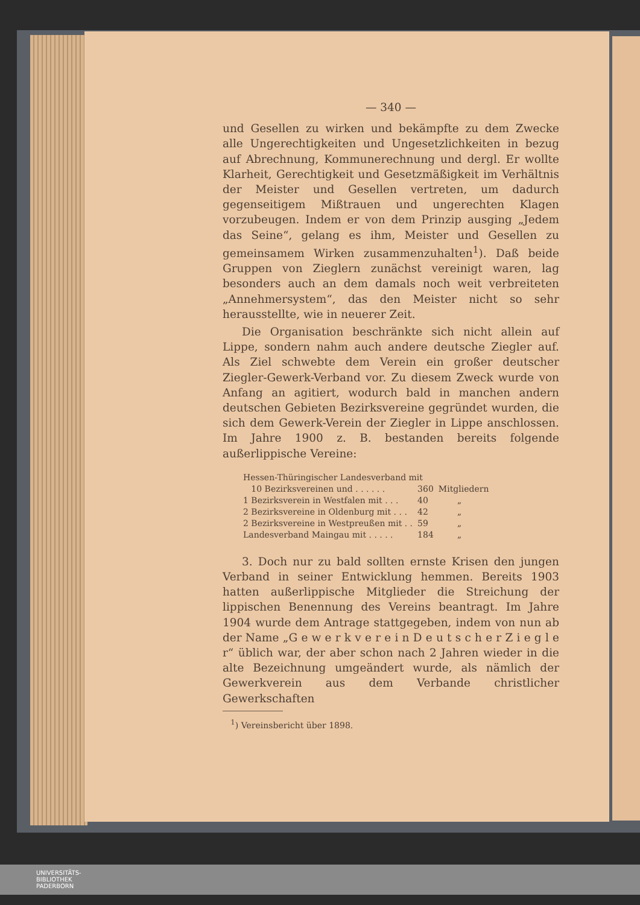— 340 —
und Gesellen zu wirken und bekämpfte zu dem Zwecke alle Ungerechtigkeiten und Ungesetzlichkeiten in bezug auf Abrechnung, Kommunerechnung und dergl. Er wollte Klarheit, Gerechtigkeit und Gesetzmäßigkeit im Verhältnis der Meister und Gesellen vertreten, um dadurch gegenseitigem Mißtrauen und ungerechten Klagen vorzubeugen. Indem er von dem Prinzip ausging „Jedem das Seine“, gelang es ihm, Meister und Gesellen zu gemeinsamem Wirken zusammenzuhalten<sup>1</sup>). Daß beide Gruppen von Zieglern zunächst vereinigt waren, lag besonders auch an dem damals noch weit verbreiteten „Annehmersystem“, das den Meister nicht so sehr herausstellte, wie in neuerer Zeit.
Die Organisation beschränkte sich nicht allein auf Lippe, sondern nahm auch andere deutsche Ziegler auf. Als Ziel schwebte dem Verein ein großer deutscher Ziegler-Gewerk-Verband vor. Zu diesem Zweck wurde von Anfang an agitiert, wodurch bald in manchen andern deutschen Gebieten Bezirksvereine gegründet wurden, die sich dem Gewerk-Verein der Ziegler in Lippe anschlossen. Im Jahre 1900 z. B. bestanden bereits folgende außerlippische Vereine:
| Hessen-Thüringischer Landesverband mit | | |
| 10 Bezirksvereinen und . . . . . . | 360 | Mitgliedern |
| 1 Bezirksverein in Westfalen mit . . . | 40 | „ |
| 2 Bezirksvereine in Oldenburg mit . . . | 42 | „ |
| 2 Bezirksvereine in Westpreußen mit . . | 59 | „ |
| Landesverband Maingau mit . . . . . | 184 | „ |
3. Doch nur zu bald sollten ernste Krisen den jungen Verband in seiner Entwicklung hemmen. Bereits 1903 hatten außerlippische Mitglieder die Streichung der lippischen Benennung des Vereins beantragt. Im Jahre 1904 wurde dem Antrage stattgegeben, indem von nun ab der Name „G e w e r k v e r e i n D e u t s c h e r Z i e g l e r“ üblich war, der aber schon nach 2 Jahren wieder in die alte Bezeichnung umgeändert wurde, als nämlich der Gewerkverein aus dem Verbande christlicher Gewerkschaften
<sup>1</sup>) Vereinsbericht über 1898.
UNIVERSITÄTS-
BIBLIOTHEK
PADERBORN